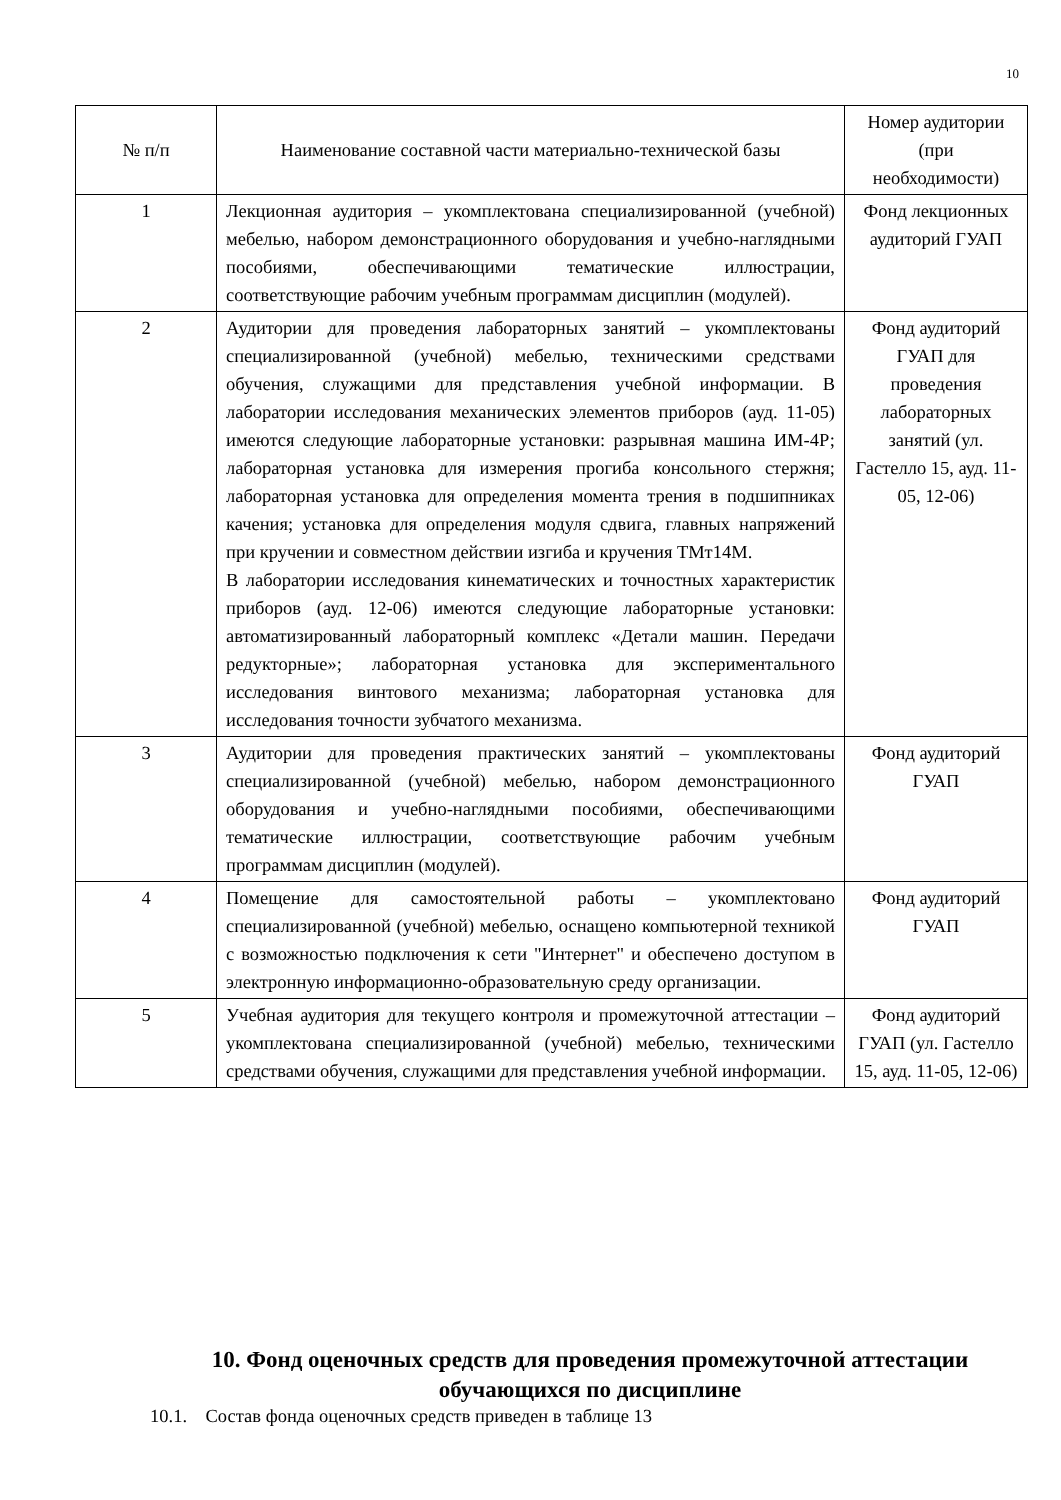10
| № п/п | Наименование составной части материально-технической базы | Номер аудитории (при необходимости) |
| --- | --- | --- |
| 1 | Лекционная аудитория – укомплектована специализированной (учебной) мебелью, набором демонстрационного оборудования и учебно-наглядными пособиями, обеспечивающими тематические иллюстрации, соответствующие рабочим учебным программам дисциплин (модулей). | Фонд лекционных аудиторий ГУАП |
| 2 | Аудитории для проведения лабораторных занятий – укомплектованы специализированной (учебной) мебелью, техническими средствами обучения, служащими для представления учебной информации. В лаборатории исследования механических элементов приборов (ауд. 11-05) имеются следующие лабораторные установки: разрывная машина ИМ-4Р; лабораторная установка для измерения прогиба консольного стержня; лабораторная установка для определения момента трения в подшипниках качения; установка для определения модуля сдвига, главных напряжений при кручении и совместном действии изгиба и кручения ТМт14М. В лаборатории исследования кинематических и точностных характеристик приборов (ауд. 12-06) имеются следующие лабораторные установки: автоматизированный лабораторный комплекс «Детали машин. Передачи редукторные»; лабораторная установка для экспериментального исследования винтового механизма; лабораторная установка для исследования точности зубчатого механизма. | Фонд аудиторий ГУАП для проведения лабораторных занятий (ул. Гастелло 15, ауд. 11-05, 12-06) |
| 3 | Аудитории для проведения практических занятий – укомплектованы специализированной (учебной) мебелью, набором демонстрационного оборудования и учебно-наглядными пособиями, обеспечивающими тематические иллюстрации, соответствующие рабочим учебным программам дисциплин (модулей). | Фонд аудиторий ГУАП |
| 4 | Помещение для самостоятельной работы – укомплектовано специализированной (учебной) мебелью, оснащено компьютерной техникой с возможностью подключения к сети "Интернет" и обеспечено доступом в электронную информационно-образовательную среду организации. | Фонд аудиторий ГУАП |
| 5 | Учебная аудитория для текущего контроля и промежуточной аттестации – укомплектована специализированной (учебной) мебелью, техническими средствами обучения, служащими для представления учебной информации. | Фонд аудиторий ГУАП (ул. Гастелло 15, ауд. 11-05, 12-06) |
10. Фонд оценочных средств для проведения промежуточной аттестации обучающихся по дисциплине
10.1. Состав фонда оценочных средств приведен в таблице 13